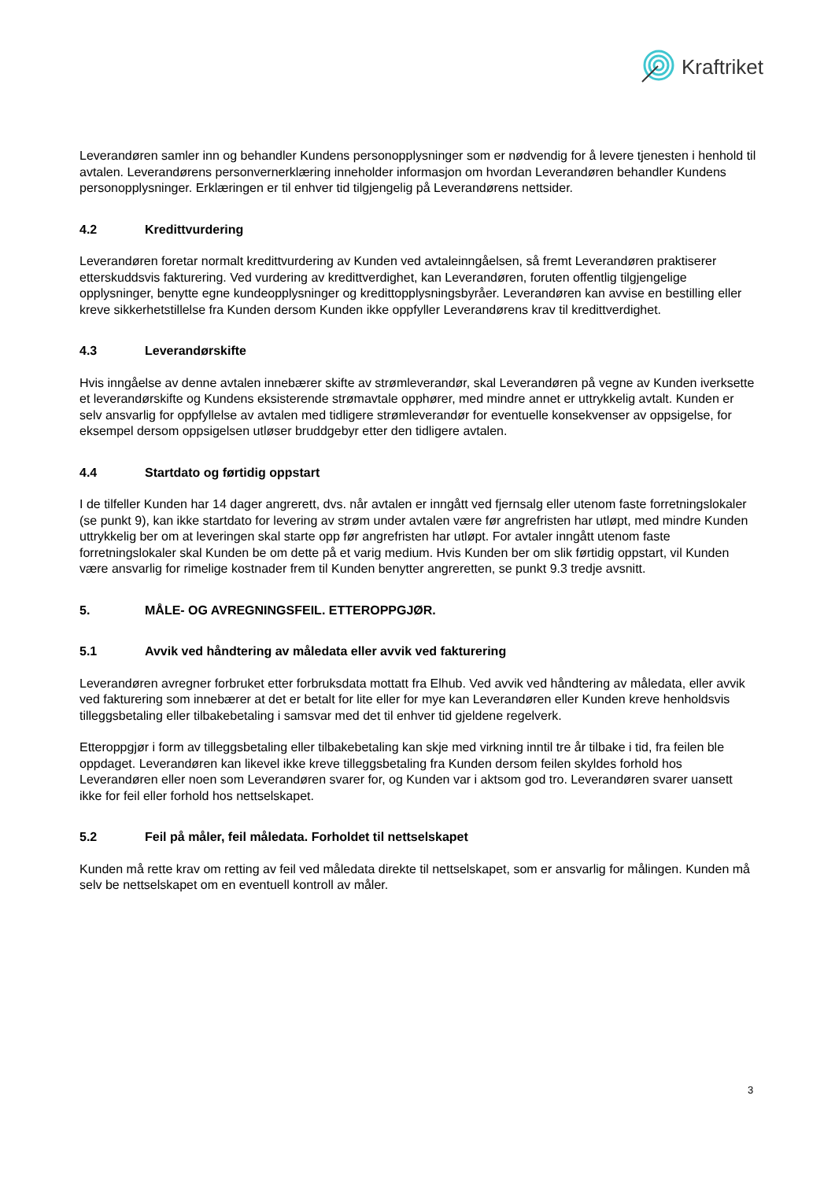Kraftriket
Leverandøren samler inn og behandler Kundens personopplysninger som er nødvendig for å levere tjenesten i henhold til avtalen. Leverandørens personvernerklæring inneholder informasjon om hvordan Leverandøren behandler Kundens personopplysninger. Erklæringen er til enhver tid tilgjengelig på Leverandørens nettsider.
4.2 Kredittvurdering
Leverandøren foretar normalt kredittvurdering av Kunden ved avtaleinngåelsen, så fremt Leverandøren praktiserer etterskuddsvis fakturering. Ved vurdering av kredittverdighet, kan Leverandøren, foruten offentlig tilgjengelige opplysninger, benytte egne kundeopplysninger og kredittopplysningsbyråer. Leverandøren kan avvise en bestilling eller kreve sikkerhetstillelse fra Kunden dersom Kunden ikke oppfyller Leverandørens krav til kredittverdighet.
4.3 Leverandørskifte
Hvis inngåelse av denne avtalen innebærer skifte av strømleverandør, skal Leverandøren på vegne av Kunden iverksette et leverandørskifte og Kundens eksisterende strømavtale opphører, med mindre annet er uttrykkelig avtalt. Kunden er selv ansvarlig for oppfyllelse av avtalen med tidligere strømleverandør for eventuelle konsekvenser av oppsigelse, for eksempel dersom oppsigelsen utløser bruddgebyr etter den tidligere avtalen.
4.4 Startdato og førtidig oppstart
I de tilfeller Kunden har 14 dager angrerett, dvs. når avtalen er inngått ved fjernsalg eller utenom faste forretningslokaler (se punkt 9), kan ikke startdato for levering av strøm under avtalen være før angrefristen har utløpt, med mindre Kunden uttrykkelig ber om at leveringen skal starte opp før angrefristen har utløpt. For avtaler inngått utenom faste forretningslokaler skal Kunden be om dette på et varig medium. Hvis Kunden ber om slik førtidig oppstart, vil Kunden være ansvarlig for rimelige kostnader frem til Kunden benytter angreretten, se punkt 9.3 tredje avsnitt.
5. MÅLE- OG AVREGNINGSFEIL. ETTEROPPGJØR.
5.1 Avvik ved håndtering av måledata eller avvik ved fakturering
Leverandøren avregner forbruket etter forbruksdata mottatt fra Elhub. Ved avvik ved håndtering av måledata, eller avvik ved fakturering som innebærer at det er betalt for lite eller for mye kan Leverandøren eller Kunden kreve henholdsvis tilleggsbetaling eller tilbakebetaling i samsvar med det til enhver tid gjeldene regelverk.
Etteroppgjør i form av tilleggsbetaling eller tilbakebetaling kan skje med virkning inntil tre år tilbake i tid, fra feilen ble oppdaget. Leverandøren kan likevel ikke kreve tilleggsbetaling fra Kunden dersom feilen skyldes forhold hos Leverandøren eller noen som Leverandøren svarer for, og Kunden var i aktsom god tro. Leverandøren svarer uansett ikke for feil eller forhold hos nettselskapet.
5.2 Feil på måler, feil måledata. Forholdet til nettselskapet
Kunden må rette krav om retting av feil ved måledata direkte til nettselskapet, som er ansvarlig for målingen. Kunden må selv be nettselskapet om en eventuell kontroll av måler.
3